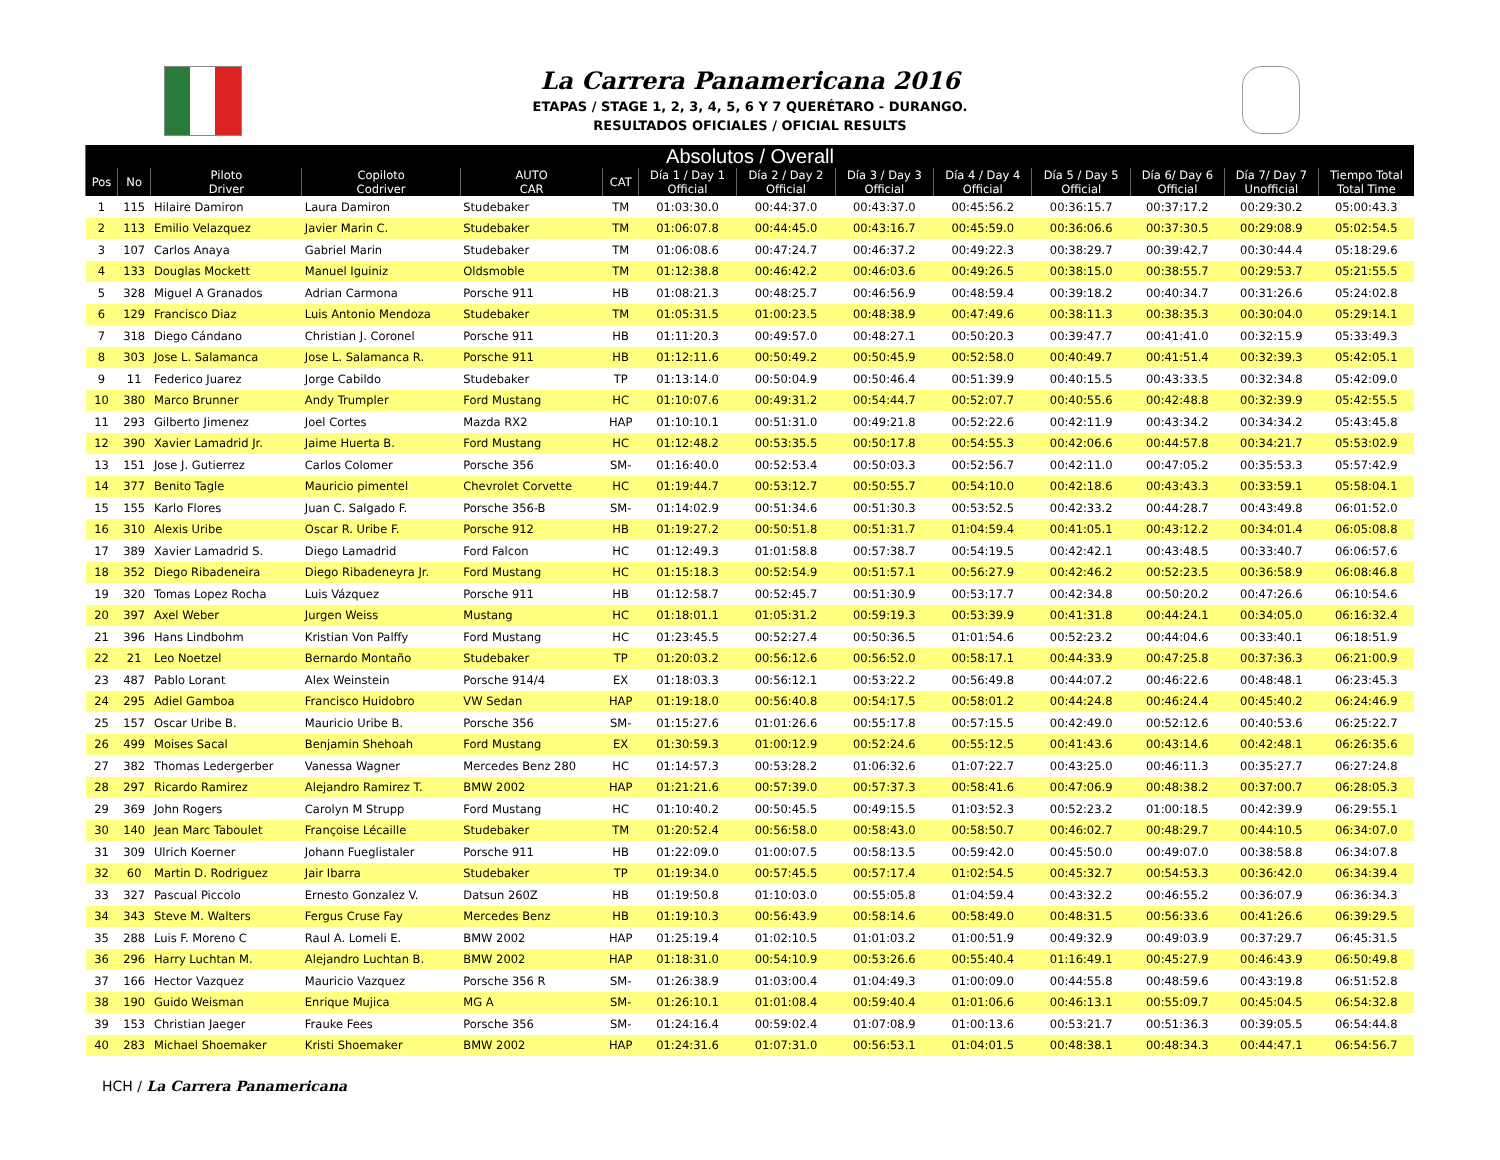La Carrera Panamericana 2016
ETAPAS / STAGE 1, 2, 3, 4, 5, 6 Y 7 QUERÉTARO - DURANGO.
RESULTADOS OFICIALES / OFICIAL RESULTS
| Absolutos / Overall | | | | | | | | | | | | | |
| --- | --- | --- | --- | --- | --- | --- | --- | --- | --- | --- | --- | --- | --- |
| Pos | No | Piloto Driver | Copiloto Codriver | AUTO CAR | CAT | Día 1 / Day 1 Official | Día 2 / Day 2 Official | Día 3 / Day 3 Official | Día 4 / Day 4 Official | Día 5 / Day 5 Official | Día 6/ Day 6 Official | Día 7/ Day 7 Unofficial | Tiempo Total Total Time |
| 1 | 115 | Hilaire Damiron | Laura Damiron | Studebaker | TM | 01:03:30.0 | 00:44:37.0 | 00:43:37.0 | 00:45:56.2 | 00:36:15.7 | 00:37:17.2 | 00:29:30.2 | 05:00:43.3 |
| 2 | 113 | Emilio Velazquez | Javier Marin C. | Studebaker | TM | 01:06:07.8 | 00:44:45.0 | 00:43:16.7 | 00:45:59.0 | 00:36:06.6 | 00:37:30.5 | 00:29:08.9 | 05:02:54.5 |
| 3 | 107 | Carlos Anaya | Gabriel Marin | Studebaker | TM | 01:06:08.6 | 00:47:24.7 | 00:46:37.2 | 00:49:22.3 | 00:38:29.7 | 00:39:42.7 | 00:30:44.4 | 05:18:29.6 |
| 4 | 133 | Douglas Mockett | Manuel Iguiniz | Oldsmoble | TM | 01:12:38.8 | 00:46:42.2 | 00:46:03.6 | 00:49:26.5 | 00:38:15.0 | 00:38:55.7 | 00:29:53.7 | 05:21:55.5 |
| 5 | 328 | Miguel A Granados | Adrian Carmona | Porsche 911 | HB | 01:08:21.3 | 00:48:25.7 | 00:46:56.9 | 00:48:59.4 | 00:39:18.2 | 00:40:34.7 | 00:31:26.6 | 05:24:02.8 |
| 6 | 129 | Francisco Diaz | Luis Antonio Mendoza | Studebaker | TM | 01:05:31.5 | 01:00:23.5 | 00:48:38.9 | 00:47:49.6 | 00:38:11.3 | 00:38:35.3 | 00:30:04.0 | 05:29:14.1 |
| 7 | 318 | Diego Cándano | Christian J. Coronel | Porsche 911 | HB | 01:11:20.3 | 00:49:57.0 | 00:48:27.1 | 00:50:20.3 | 00:39:47.7 | 00:41:41.0 | 00:32:15.9 | 05:33:49.3 |
| 8 | 303 | Jose L. Salamanca | Jose L. Salamanca R. | Porsche 911 | HB | 01:12:11.6 | 00:50:49.2 | 00:50:45.9 | 00:52:58.0 | 00:40:49.7 | 00:41:51.4 | 00:32:39.3 | 05:42:05.1 |
| 9 | 11 | Federico Juarez | Jorge Cabildo | Studebaker | TP | 01:13:14.0 | 00:50:04.9 | 00:50:46.4 | 00:51:39.9 | 00:40:15.5 | 00:43:33.5 | 00:32:34.8 | 05:42:09.0 |
| 10 | 380 | Marco Brunner | Andy Trumpler | Ford Mustang | HC | 01:10:07.6 | 00:49:31.2 | 00:54:44.7 | 00:52:07.7 | 00:40:55.6 | 00:42:48.8 | 00:32:39.9 | 05:42:55.5 |
| 11 | 293 | Gilberto Jimenez | Joel Cortes | Mazda RX2 | HAP | 01:10:10.1 | 00:51:31.0 | 00:49:21.8 | 00:52:22.6 | 00:42:11.9 | 00:43:34.2 | 00:34:34.2 | 05:43:45.8 |
| 12 | 390 | Xavier Lamadrid Jr. | Jaime Huerta B. | Ford Mustang | HC | 01:12:48.2 | 00:53:35.5 | 00:50:17.8 | 00:54:55.3 | 00:42:06.6 | 00:44:57.8 | 00:34:21.7 | 05:53:02.9 |
| 13 | 151 | Jose J. Gutierrez | Carlos Colomer | Porsche 356 | SM- | 01:16:40.0 | 00:52:53.4 | 00:50:03.3 | 00:52:56.7 | 00:42:11.0 | 00:47:05.2 | 00:35:53.3 | 05:57:42.9 |
| 14 | 377 | Benito Tagle | Mauricio pimentel | Chevrolet Corvette | HC | 01:19:44.7 | 00:53:12.7 | 00:50:55.7 | 00:54:10.0 | 00:42:18.6 | 00:43:43.3 | 00:33:59.1 | 05:58:04.1 |
| 15 | 155 | Karlo Flores | Juan C. Salgado F. | Porsche 356-B | SM- | 01:14:02.9 | 00:51:34.6 | 00:51:30.3 | 00:53:52.5 | 00:42:33.2 | 00:44:28.7 | 00:43:49.8 | 06:01:52.0 |
| 16 | 310 | Alexis Uribe | Oscar R. Uribe F. | Porsche 912 | HB | 01:19:27.2 | 00:50:51.8 | 00:51:31.7 | 01:04:59.4 | 00:41:05.1 | 00:43:12.2 | 00:34:01.4 | 06:05:08.8 |
| 17 | 389 | Xavier Lamadrid S. | Diego Lamadrid | Ford Falcon | HC | 01:12:49.3 | 01:01:58.8 | 00:57:38.7 | 00:54:19.5 | 00:42:42.1 | 00:43:48.5 | 00:33:40.7 | 06:06:57.6 |
| 18 | 352 | Diego Ribadeneira | Diego Ribadeneyra Jr. | Ford Mustang | HC | 01:15:18.3 | 00:52:54.9 | 00:51:57.1 | 00:56:27.9 | 00:42:46.2 | 00:52:23.5 | 00:36:58.9 | 06:08:46.8 |
| 19 | 320 | Tomas Lopez Rocha | Luis Vázquez | Porsche 911 | HB | 01:12:58.7 | 00:52:45.7 | 00:51:30.9 | 00:53:17.7 | 00:42:34.8 | 00:50:20.2 | 00:47:26.6 | 06:10:54.6 |
| 20 | 397 | Axel Weber | Jurgen Weiss | Mustang | HC | 01:18:01.1 | 01:05:31.2 | 00:59:19.3 | 00:53:39.9 | 00:41:31.8 | 00:44:24.1 | 00:34:05.0 | 06:16:32.4 |
| 21 | 396 | Hans Lindbohm | Kristian Von Palffy | Ford Mustang | HC | 01:23:45.5 | 00:52:27.4 | 00:50:36.5 | 01:01:54.6 | 00:52:23.2 | 00:44:04.6 | 00:33:40.1 | 06:18:51.9 |
| 22 | 21 | Leo Noetzel | Bernardo Montaño | Studebaker | TP | 01:20:03.2 | 00:56:12.6 | 00:56:52.0 | 00:58:17.1 | 00:44:33.9 | 00:47:25.8 | 00:37:36.3 | 06:21:00.9 |
| 23 | 487 | Pablo Lorant | Alex Weinstein | Porsche 914/4 | EX | 01:18:03.3 | 00:56:12.1 | 00:53:22.2 | 00:56:49.8 | 00:44:07.2 | 00:46:22.6 | 00:48:48.1 | 06:23:45.3 |
| 24 | 295 | Adiel Gamboa | Francisco Huidobro | VW Sedan | HAP | 01:19:18.0 | 00:56:40.8 | 00:54:17.5 | 00:58:01.2 | 00:44:24.8 | 00:46:24.4 | 00:45:40.2 | 06:24:46.9 |
| 25 | 157 | Oscar Uribe B. | Mauricio Uribe B. | Porsche 356 | SM- | 01:15:27.6 | 01:01:26.6 | 00:55:17.8 | 00:57:15.5 | 00:42:49.0 | 00:52:12.6 | 00:40:53.6 | 06:25:22.7 |
| 26 | 499 | Moises Sacal | Benjamin Shehoah | Ford Mustang | EX | 01:30:59.3 | 01:00:12.9 | 00:52:24.6 | 00:55:12.5 | 00:41:43.6 | 00:43:14.6 | 00:42:48.1 | 06:26:35.6 |
| 27 | 382 | Thomas Ledergerber | Vanessa Wagner | Mercedes Benz 280 | HC | 01:14:57.3 | 00:53:28.2 | 01:06:32.6 | 01:07:22.7 | 00:43:25.0 | 00:46:11.3 | 00:35:27.7 | 06:27:24.8 |
| 28 | 297 | Ricardo Ramirez | Alejandro Ramirez T. | BMW 2002 | HAP | 01:21:21.6 | 00:57:39.0 | 00:57:37.3 | 00:58:41.6 | 00:47:06.9 | 00:48:38.2 | 00:37:00.7 | 06:28:05.3 |
| 29 | 369 | John Rogers | Carolyn M Strupp | Ford Mustang | HC | 01:10:40.2 | 00:50:45.5 | 00:49:15.5 | 01:03:52.3 | 00:52:23.2 | 01:00:18.5 | 00:42:39.9 | 06:29:55.1 |
| 30 | 140 | Jean Marc Taboulet | Françoise Lécaille | Studebaker | TM | 01:20:52.4 | 00:56:58.0 | 00:58:43.0 | 00:58:50.7 | 00:46:02.7 | 00:48:29.7 | 00:44:10.5 | 06:34:07.0 |
| 31 | 309 | Ulrich Koerner | Johann Fueglistaler | Porsche 911 | HB | 01:22:09.0 | 01:00:07.5 | 00:58:13.5 | 00:59:42.0 | 00:45:50.0 | 00:49:07.0 | 00:38:58.8 | 06:34:07.8 |
| 32 | 60 | Martin D. Rodriguez | Jair Ibarra | Studebaker | TP | 01:19:34.0 | 00:57:45.5 | 00:57:17.4 | 01:02:54.5 | 00:45:32.7 | 00:54:53.3 | 00:36:42.0 | 06:34:39.4 |
| 33 | 327 | Pascual Piccolo | Ernesto Gonzalez V. | Datsun 260Z | HB | 01:19:50.8 | 01:10:03.0 | 00:55:05.8 | 01:04:59.4 | 00:43:32.2 | 00:46:55.2 | 00:36:07.9 | 06:36:34.3 |
| 34 | 343 | Steve M. Walters | Fergus Cruse Fay | Mercedes Benz | HB | 01:19:10.3 | 00:56:43.9 | 00:58:14.6 | 00:58:49.0 | 00:48:31.5 | 00:56:33.6 | 00:41:26.6 | 06:39:29.5 |
| 35 | 288 | Luis F. Moreno C | Raul A. Lomeli E. | BMW 2002 | HAP | 01:25:19.4 | 01:02:10.5 | 01:01:03.2 | 01:00:51.9 | 00:49:32.9 | 00:49:03.9 | 00:37:29.7 | 06:45:31.5 |
| 36 | 296 | Harry Luchtan M. | Alejandro Luchtan B. | BMW 2002 | HAP | 01:18:31.0 | 00:54:10.9 | 00:53:26.6 | 00:55:40.4 | 01:16:49.1 | 00:45:27.9 | 00:46:43.9 | 06:50:49.8 |
| 37 | 166 | Hector Vazquez | Mauricio Vazquez | Porsche 356 R | SM- | 01:26:38.9 | 01:03:00.4 | 01:04:49.3 | 01:00:09.0 | 00:44:55.8 | 00:48:59.6 | 00:43:19.8 | 06:51:52.8 |
| 38 | 190 | Guido Weisman | Enrique Mujica | MG A | SM- | 01:26:10.1 | 01:01:08.4 | 00:59:40.4 | 01:01:06.6 | 00:46:13.1 | 00:55:09.7 | 00:45:04.5 | 06:54:32.8 |
| 39 | 153 | Christian Jaeger | Frauke Fees | Porsche 356 | SM- | 01:24:16.4 | 00:59:02.4 | 01:07:08.9 | 01:00:13.6 | 00:53:21.7 | 00:51:36.3 | 00:39:05.5 | 06:54:44.8 |
| 40 | 283 | Michael Shoemaker | Kristi Shoemaker | BMW 2002 | HAP | 01:24:31.6 | 01:07:31.0 | 00:56:53.1 | 01:04:01.5 | 00:48:38.1 | 00:48:34.3 | 00:44:47.1 | 06:54:56.7 |
HCH / La Carrera Panamericana